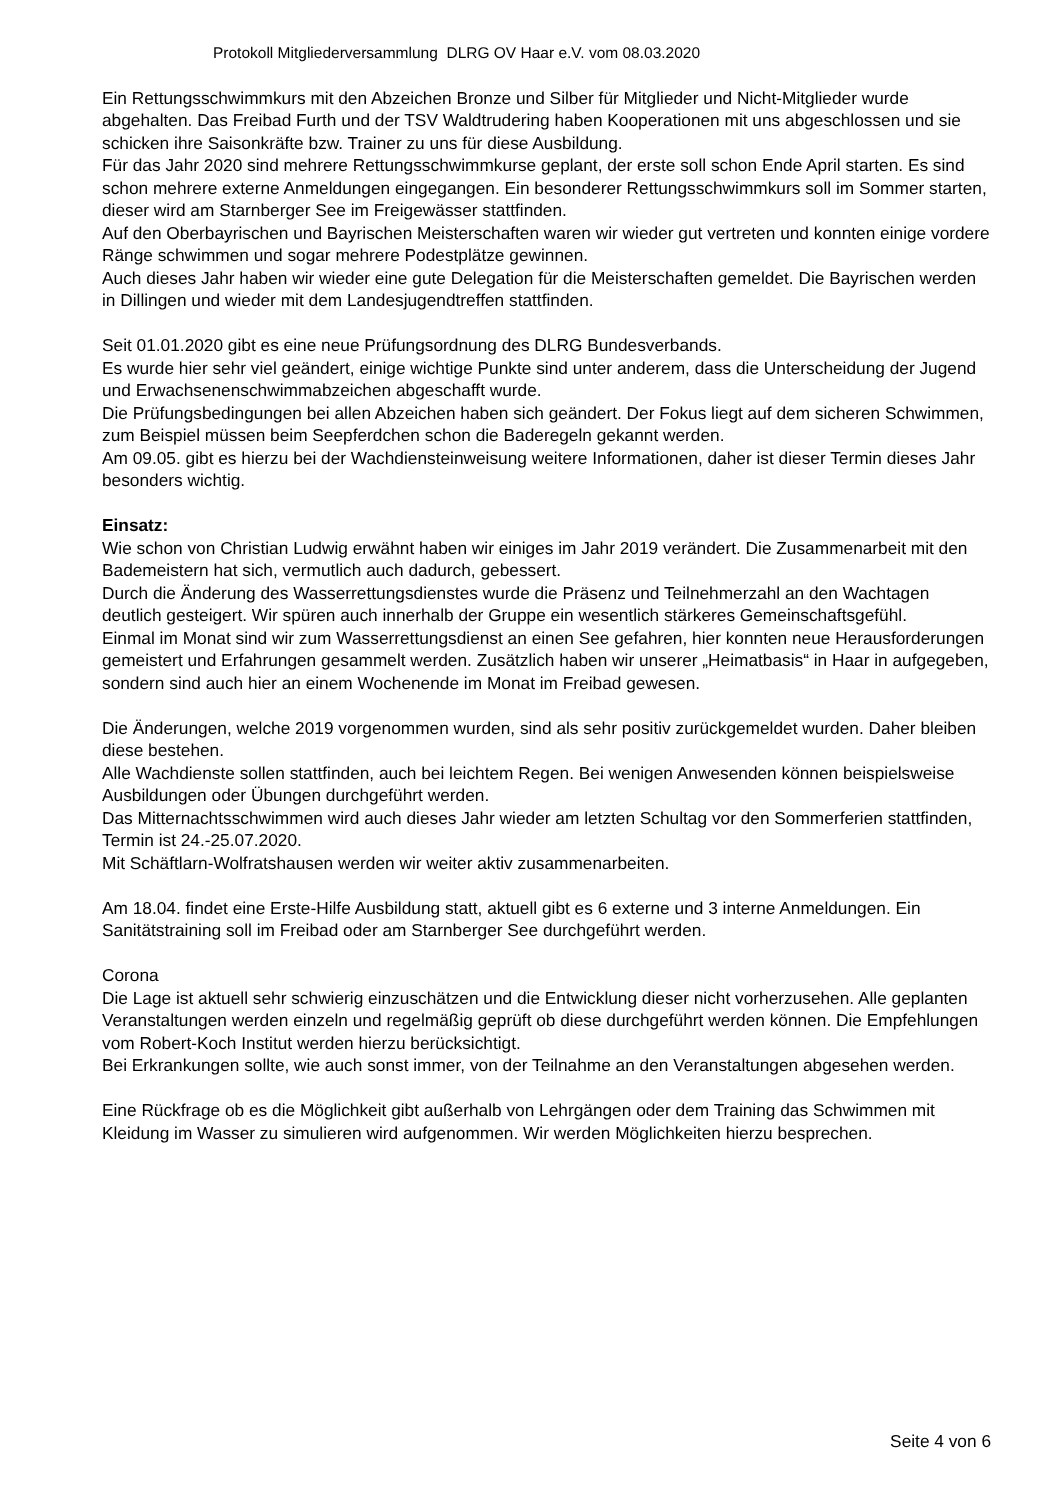Protokoll Mitgliederversammlung DLRG OV Haar e.V. vom 08.03.2020
Ein Rettungsschwimmkurs mit den Abzeichen Bronze und Silber für Mitglieder und Nicht-Mitglieder wurde abgehalten. Das Freibad Furth und der TSV Waldtrudering haben Kooperationen mit uns abgeschlossen und sie schicken ihre Saisonkräfte bzw. Trainer zu uns für diese Ausbildung.
Für das Jahr 2020 sind mehrere Rettungsschwimmkurse geplant, der erste soll schon Ende April starten. Es sind schon mehrere externe Anmeldungen eingegangen. Ein besonderer Rettungsschwimmkurs soll im Sommer starten, dieser wird am Starnberger See im Freigewässer stattfinden.
Auf den Oberbayrischen und Bayrischen Meisterschaften waren wir wieder gut vertreten und konnten einige vordere Ränge schwimmen und sogar mehrere Podestplätze gewinnen.
Auch dieses Jahr haben wir wieder eine gute Delegation für die Meisterschaften gemeldet. Die Bayrischen werden in Dillingen und wieder mit dem Landesjugendtreffen stattfinden.
Seit 01.01.2020 gibt es eine neue Prüfungsordnung des DLRG Bundesverbands.
Es wurde hier sehr viel geändert, einige wichtige Punkte sind unter anderem, dass die Unterscheidung der Jugend und Erwachsenenschwimmabzeichen abgeschafft wurde.
Die Prüfungsbedingungen bei allen Abzeichen haben sich geändert. Der Fokus liegt auf dem sicheren Schwimmen, zum Beispiel müssen beim Seepferdchen schon die Baderegeln gekannt werden.
Am 09.05. gibt es hierzu bei der Wachdiensteinweisung weitere Informationen, daher ist dieser Termin dieses Jahr besonders wichtig.
Einsatz:
Wie schon von Christian Ludwig erwähnt haben wir einiges im Jahr 2019 verändert. Die Zusammenarbeit mit den Bademeistern hat sich, vermutlich auch dadurch, gebessert.
Durch die Änderung des Wasserrettungsdienstes wurde die Präsenz und Teilnehmerzahl an den Wachtagen deutlich gesteigert. Wir spüren auch innerhalb der Gruppe ein wesentlich stärkeres Gemeinschaftsgefühl.
Einmal im Monat sind wir zum Wasserrettungsdienst an einen See gefahren, hier konnten neue Herausforderungen gemeistert und Erfahrungen gesammelt werden. Zusätzlich haben wir unserer „Heimatbasis“ in Haar in aufgegeben, sondern sind auch hier an einem Wochenende im Monat im Freibad gewesen.
Die Änderungen, welche 2019 vorgenommen wurden, sind als sehr positiv zurückgemeldet wurden. Daher bleiben diese bestehen.
Alle Wachdienste sollen stattfinden, auch bei leichtem Regen. Bei wenigen Anwesenden können beispielsweise Ausbildungen oder Übungen durchgeführt werden.
Das Mitternachtsschwimmen wird auch dieses Jahr wieder am letzten Schultag vor den Sommerferien stattfinden, Termin ist 24.-25.07.2020.
Mit Schäftlarn-Wolfratshausen werden wir weiter aktiv zusammenarbeiten.
Am 18.04. findet eine Erste-Hilfe Ausbildung statt, aktuell gibt es 6 externe und 3 interne Anmeldungen. Ein Sanitätstraining soll im Freibad oder am Starnberger See durchgeführt werden.
Corona
Die Lage ist aktuell sehr schwierig einzuschätzen und die Entwicklung dieser nicht vorherzusehen. Alle geplanten Veranstaltungen werden einzeln und regelmäßig geprüft ob diese durchgeführt werden können. Die Empfehlungen vom Robert-Koch Institut werden hierzu berücksichtigt.
Bei Erkrankungen sollte, wie auch sonst immer, von der Teilnahme an den Veranstaltungen abgesehen werden.
Eine Rückfrage ob es die Möglichkeit gibt außerhalb von Lehrgängen oder dem Training das Schwimmen mit Kleidung im Wasser zu simulieren wird aufgenommen. Wir werden Möglichkeiten hierzu besprechen.
Seite 4 von 6